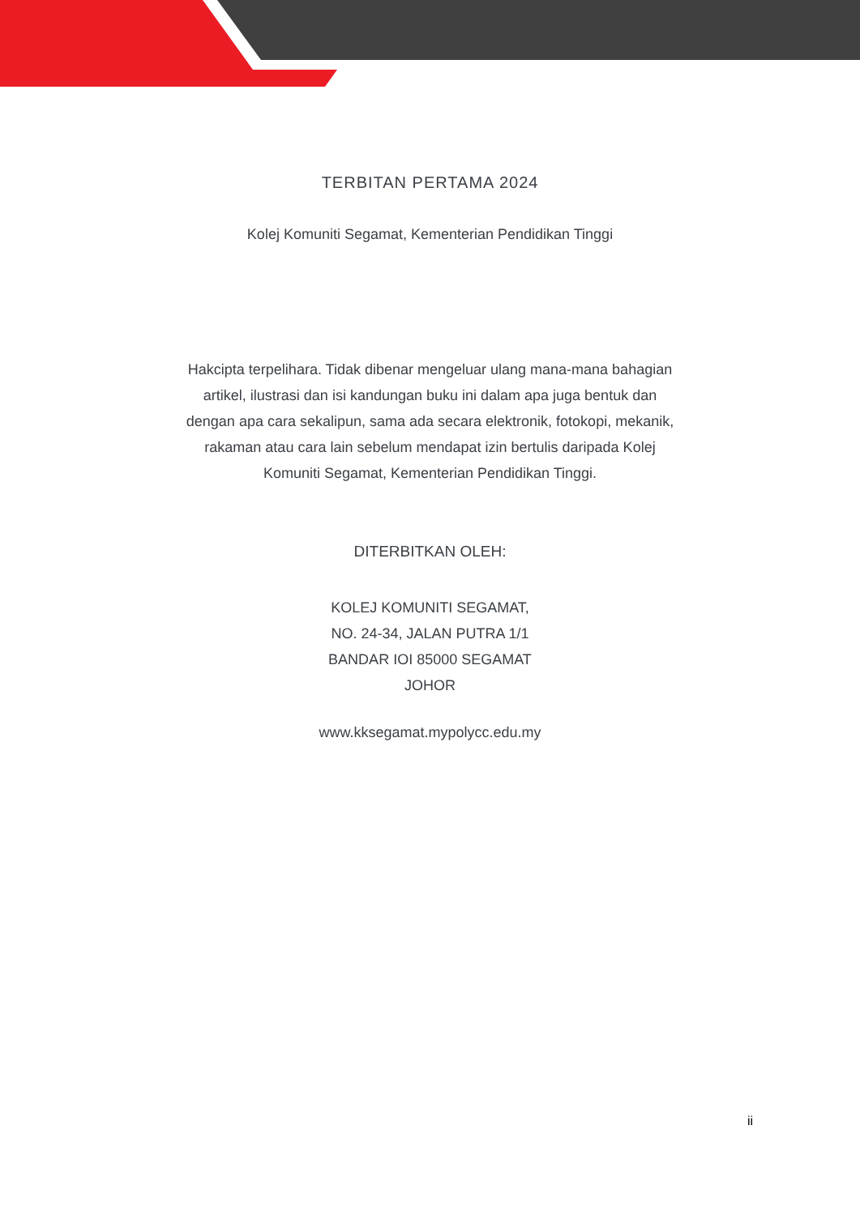TERBITAN PERTAMA 2024
Kolej Komuniti Segamat, Kementerian Pendidikan Tinggi
Hakcipta terpelihara. Tidak dibenar mengeluar ulang mana-mana bahagian artikel, ilustrasi dan isi kandungan buku ini dalam apa juga bentuk dan dengan apa cara sekalipun, sama ada secara elektronik, fotokopi, mekanik, rakaman atau cara lain sebelum mendapat izin bertulis daripada Kolej Komuniti Segamat, Kementerian Pendidikan Tinggi.
DITERBITKAN OLEH:
KOLEJ KOMUNITI SEGAMAT,
NO. 24-34, JALAN PUTRA 1/1
BANDAR IOI 85000 SEGAMAT
JOHOR
www.kksegamat.mypolycc.edu.my
ii